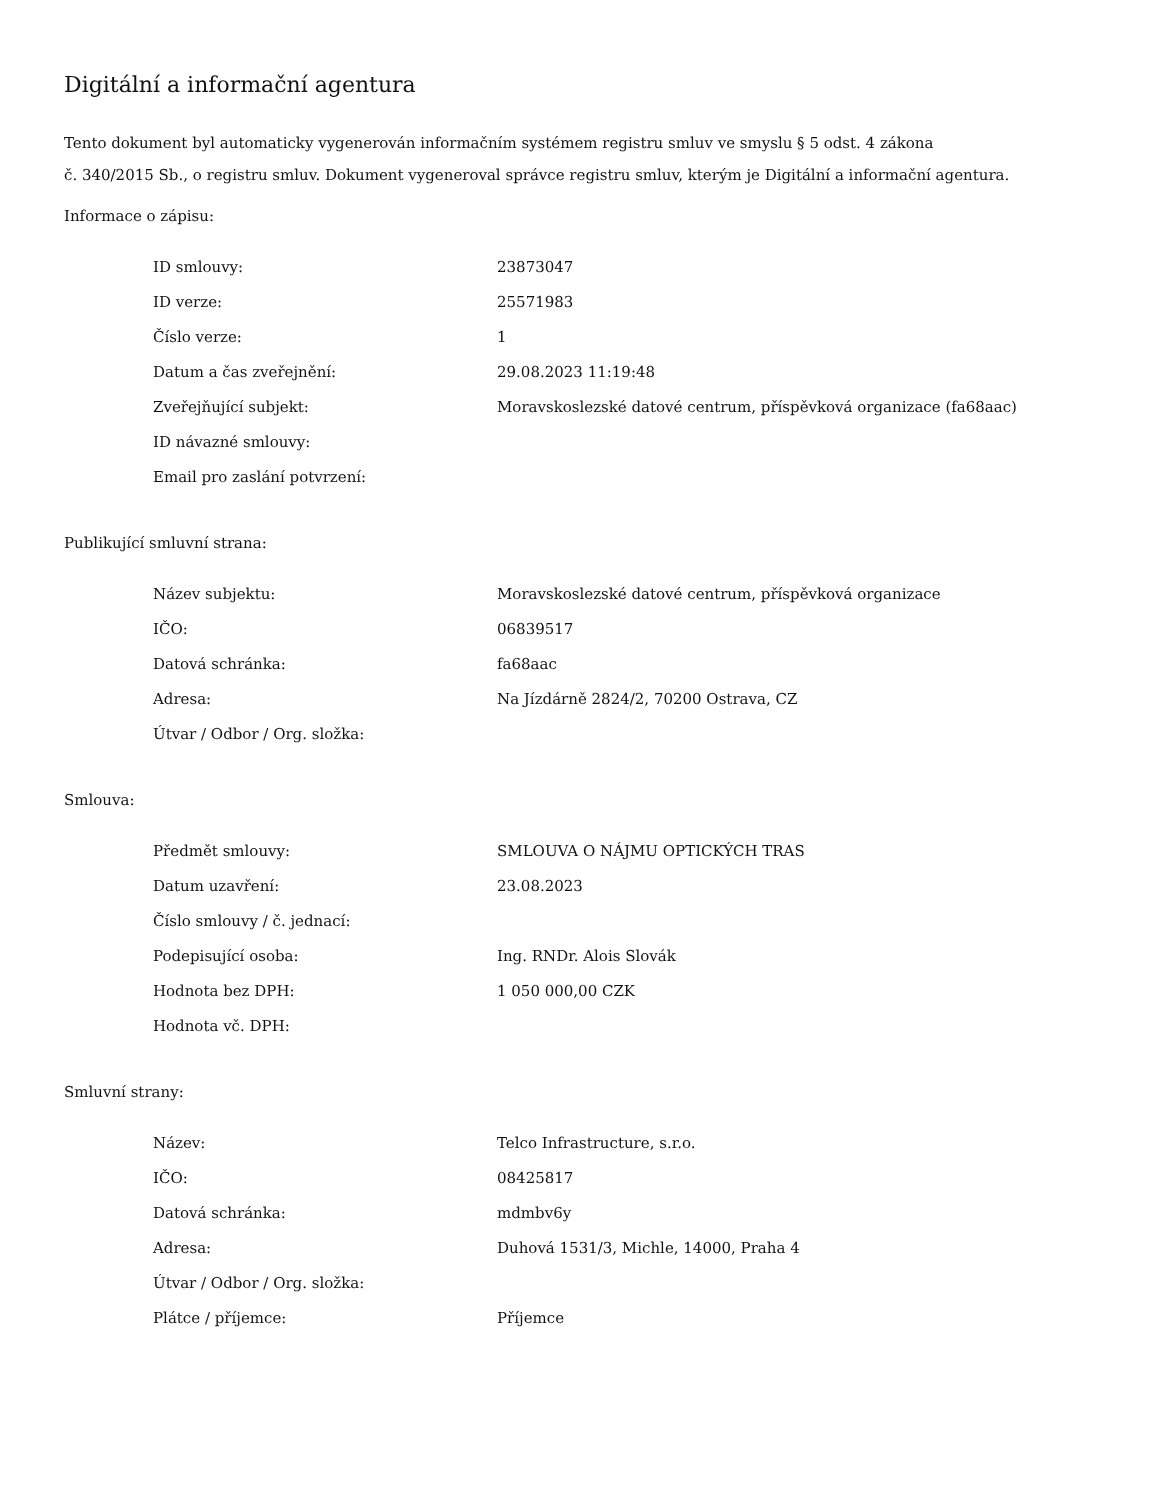Digitální a informační agentura
Tento dokument byl automaticky vygenerován informačním systémem registru smluv ve smyslu § 5 odst. 4 zákona
č. 340/2015 Sb., o registru smluv. Dokument vygeneroval správce registru smluv, kterým je Digitální a informační agentura.
Informace o zápisu:
| ID smlouvy: | 23873047 |
| ID verze: | 25571983 |
| Číslo verze: | 1 |
| Datum a čas zveřejnění: | 29.08.2023 11:19:48 |
| Zveřejňující subjekt: | Moravskoslezské datové centrum, příspěvková organizace (fa68aac) |
| ID návazné smlouvy: | |
| Email pro zaslání potvrzení: | |
Publikující smluvní strana:
| Název subjektu: | Moravskoslezské datové centrum, příspěvková organizace |
| IČO: | 06839517 |
| Datová schránka: | fa68aac |
| Adresa: | Na Jízdárně 2824/2, 70200 Ostrava, CZ |
| Útvar / Odbor / Org. složka: | |
Smlouva:
| Předmět smlouvy: | SMLOUVA O NÁJMU OPTICKÝCH TRAS |
| Datum uzavření: | 23.08.2023 |
| Číslo smlouvy / č. jednací: | |
| Podepisující osoba: | Ing. RNDr. Alois Slovák |
| Hodnota bez DPH: | 1 050 000,00 CZK |
| Hodnota vč. DPH: | |
Smluvní strany:
| Název: | Telco Infrastructure, s.r.o. |
| IČO: | 08425817 |
| Datová schránka: | mdmbv6y |
| Adresa: | Duhová 1531/3, Michle, 14000, Praha 4 |
| Útvar / Odbor / Org. složka: | |
| Plátce / příjemce: | Příjemce |